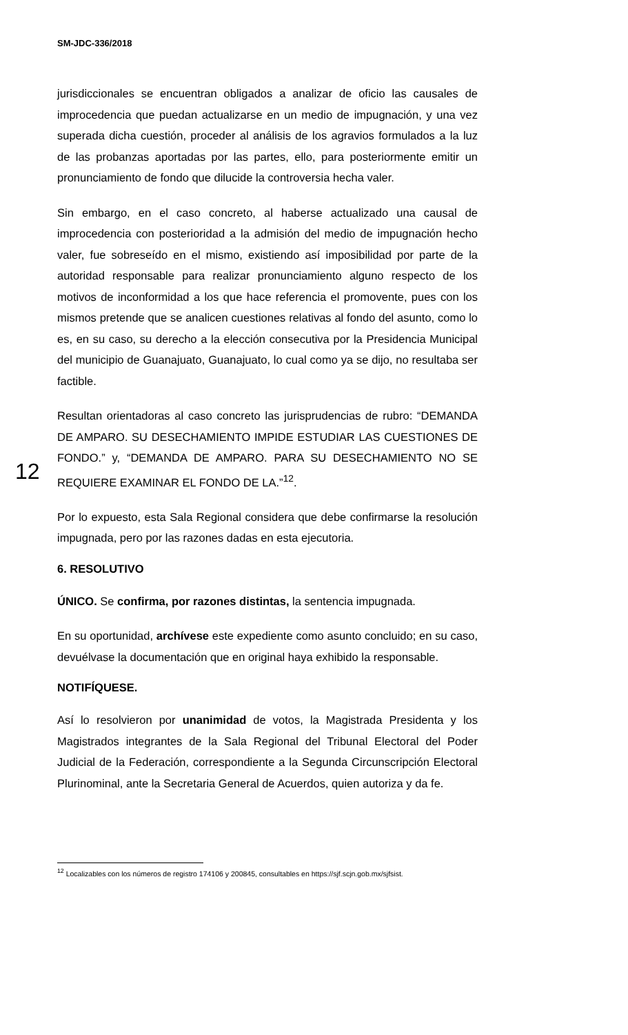SM-JDC-336/2018
jurisdiccionales se encuentran obligados a analizar de oficio las causales de improcedencia que puedan actualizarse en un medio de impugnación, y una vez superada dicha cuestión, proceder al análisis de los agravios formulados a la luz de las probanzas aportadas por las partes, ello, para posteriormente emitir un pronunciamiento de fondo que dilucide la controversia hecha valer.
Sin embargo, en el caso concreto, al haberse actualizado una causal de improcedencia con posterioridad a la admisión del medio de impugnación hecho valer, fue sobreseído en el mismo, existiendo así imposibilidad por parte de la autoridad responsable para realizar pronunciamiento alguno respecto de los motivos de inconformidad a los que hace referencia el promovente, pues con los mismos pretende que se analicen cuestiones relativas al fondo del asunto, como lo es, en su caso, su derecho a la elección consecutiva por la Presidencia Municipal del municipio de Guanajuato, Guanajuato, lo cual como ya se dijo, no resultaba ser factible.
12
Resultan orientadoras al caso concreto las jurisprudencias de rubro: “DEMANDA DE AMPARO. SU DESECHAMIENTO IMPIDE ESTUDIAR LAS CUESTIONES DE FONDO.” y, “DEMANDA DE AMPARO. PARA SU DESECHAMIENTO NO SE REQUIERE EXAMINAR EL FONDO DE LA.”<sup>12</sup>.
Por lo expuesto, esta Sala Regional considera que debe confirmarse la resolución impugnada, pero por las razones dadas en esta ejecutoria.
6. RESOLUTIVO
ÚNICO. Se confirma, por razones distintas, la sentencia impugnada.
En su oportunidad, archívese este expediente como asunto concluido; en su caso, devuélvase la documentación que en original haya exhibido la responsable.
NOTIFÍQUESE.
Así lo resolvieron por unanimidad de votos, la Magistrada Presidenta y los Magistrados integrantes de la Sala Regional del Tribunal Electoral del Poder Judicial de la Federación, correspondiente a la Segunda Circunscripción Electoral Plurinominal, ante la Secretaria General de Acuerdos, quien autoriza y da fe.
<sup>12</sup> Localizables con los números de registro 174106 y 200845, consultables en https://sjf.scjn.gob.mx/sjfsist.